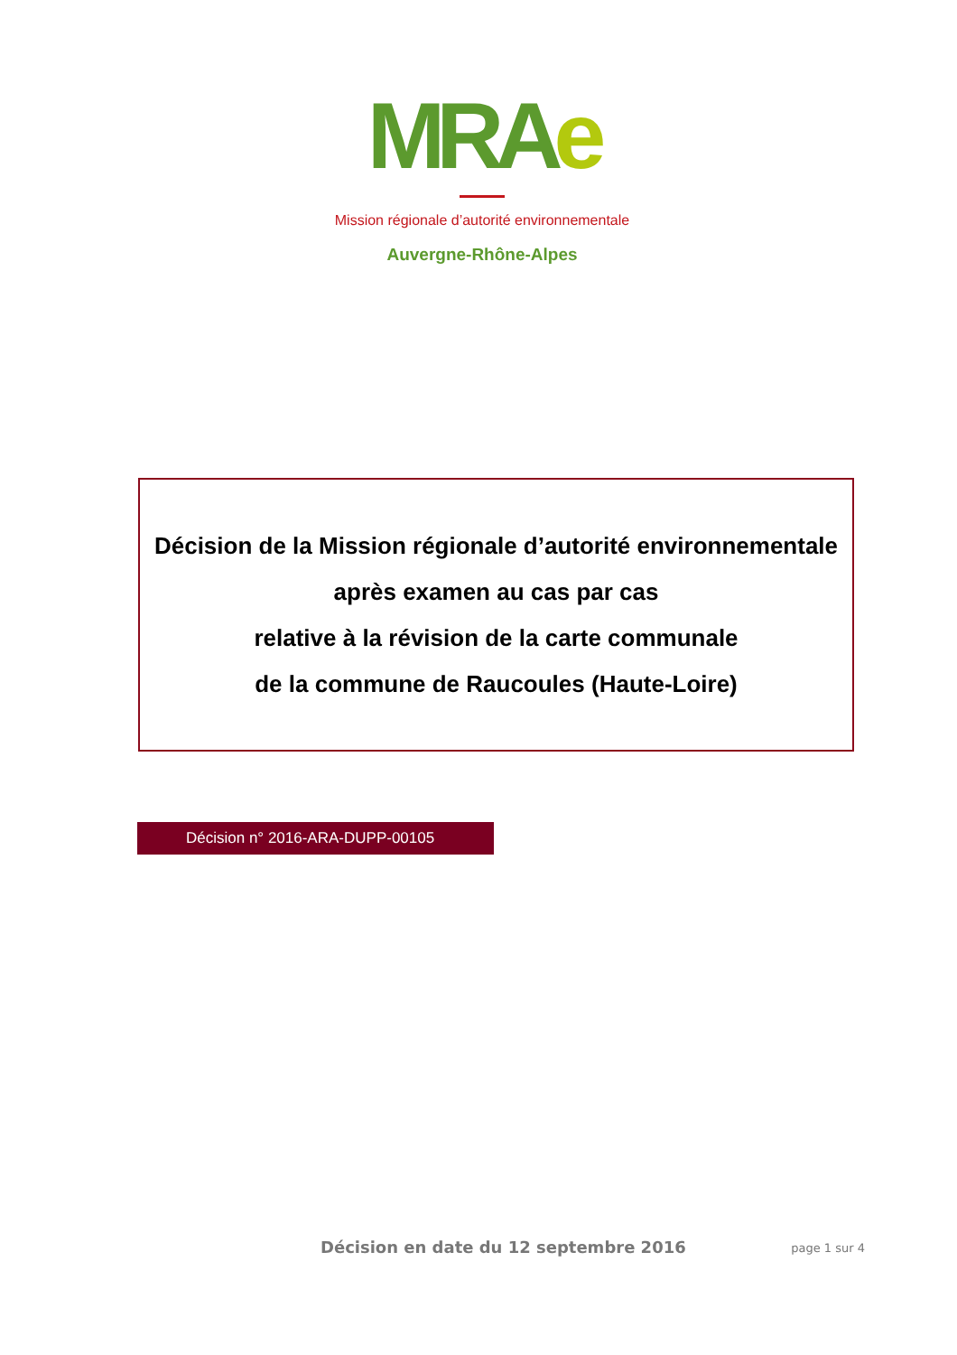MRAe
Mission régionale d’autorité environnementale
Auvergne-Rhône-Alpes
Décision de la Mission régionale d’autorité environnementale
après examen au cas par cas
relative à la révision de la carte communale
de la commune de Raucoules (Haute-Loire)
Décision n° 2016-ARA-DUPP-00105
Décision en date du 12 septembre 2016 page 1 sur 4